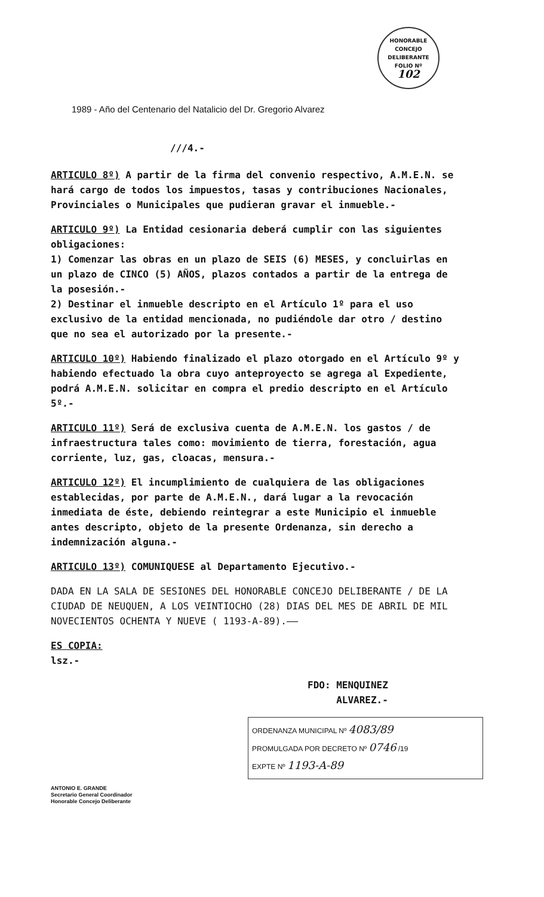HONORABLE CONCEJO DELIBERANTE
FOLIO Nº
102
1989 - Año del Centenario del Natalicio del Dr. Gregorio Alvarez
///4.-
ARTICULO 8º) A partir de la firma del convenio respectivo, A.M.E.N. se hará cargo de todos los impuestos, tasas y contribuciones Nacionales, Provinciales o Municipales que pudieran gravar el inmueble.-
ARTICULO 9º) La Entidad cesionaria deberá cumplir con las siguientes obligaciones:
1) Comenzar las obras en un plazo de SEIS (6) MESES, y concluirlas en un plazo de CINCO (5) AÑOS, plazos contados a partir de la entrega de la posesión.-
2) Destinar el inmueble descripto en el Artículo 1º para el uso exclusivo de la entidad mencionada, no pudiéndole dar otro / destino que no sea el autorizado por la presente.-
ARTICULO 10º) Habiendo finalizado el plazo otorgado en el Artículo 9º y habiendo efectuado la obra cuyo anteproyecto se agrega al Expediente, podrá A.M.E.N. solicitar en compra el predio descripto en el Artículo 5º.-
ARTICULO 11º) Será de exclusiva cuenta de A.M.E.N. los gastos / de infraestructura tales como: movimiento de tierra, forestación, agua corriente, luz, gas, cloacas, mensura.-
ARTICULO 12º) El incumplimiento de cualquiera de las obligaciones establecidas, por parte de A.M.E.N., dará lugar a la revocación inmediata de éste, debiendo reintegrar a este Municipio el inmueble antes descripto, objeto de la presente Ordenanza, sin derecho a indemnización alguna.-
ARTICULO 13º) COMUNIQUESE al Departamento Ejecutivo.-
DADA EN LA SALA DE SESIONES DEL HONORABLE CONCEJO DELIBERANTE / DE LA CIUDAD DE NEUQUEN, A LOS VEINTIOCHO (28) DIAS DEL MES DE ABRIL DE MIL NOVECIENTOS OCHENTA Y NUEVE ( 1193-A-89).——
ES COPIA:
lsz.-
FDO: MENQUINEZ
ALVAREZ.-
ORDENANZA MUNICIPAL Nº 4083/89
PROMULGADA POR DECRETO Nº 0746 /19
EXPTE Nº 1193-A-89
ANTONIO E. GRANDE
Secretario General Coordinador
Honorable Concejo Deliberante